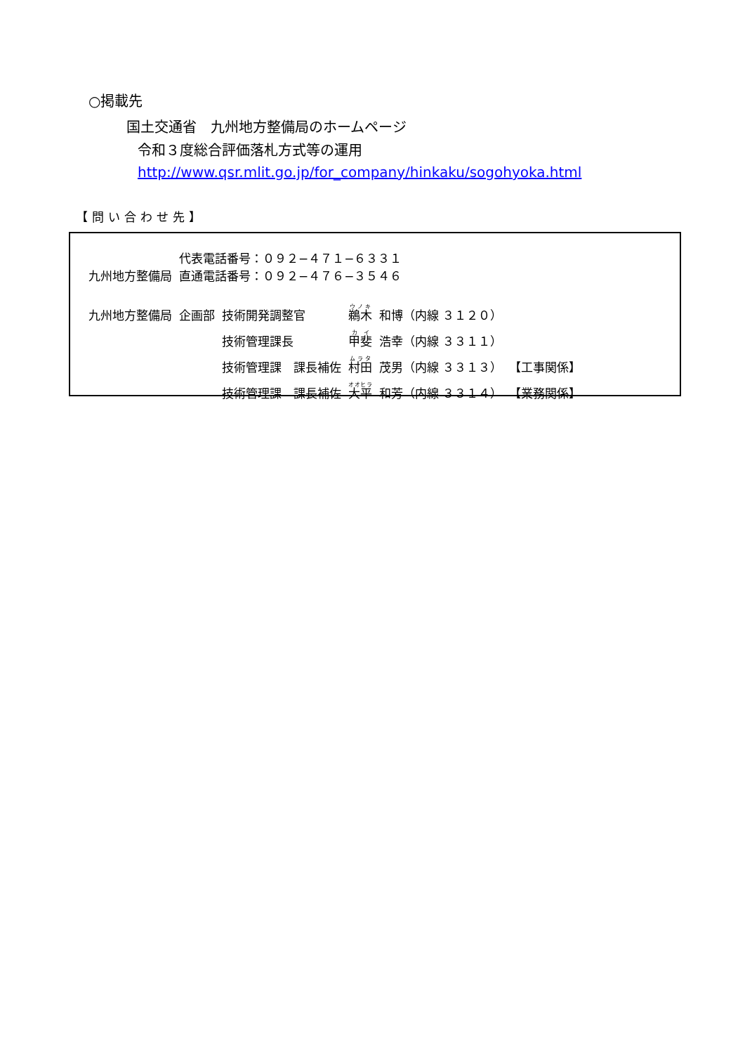○掲載先
国土交通省　九州地方整備局のホームページ
令和３度総合評価落札方式等の運用
http://www.qsr.mlit.go.jp/for_company/hinkaku/sogohyoka.html
【問い合わせ先】
| 九州地方整備局 | 代表電話番号：０９２−４７１−６３３１ 直通電話番号：０９２−４７６−３５４６ | | | | |
| 九州地方整備局 | 企画部 | 技術開発調整官 | 鵜木 | 和博（内線 ３１２０） | |
| | | 技術管理課長 | 甲斐 | 浩幸（内線 ３３１１） | |
| | | 技術管理課 課長補佐 | 村田 | 茂男（内線 ３３１３） | 【工事関係】 |
| | | 技術管理課 課長補佐 | 大平 | 和芳（内線 ３３１４） | 【業務関係】 |